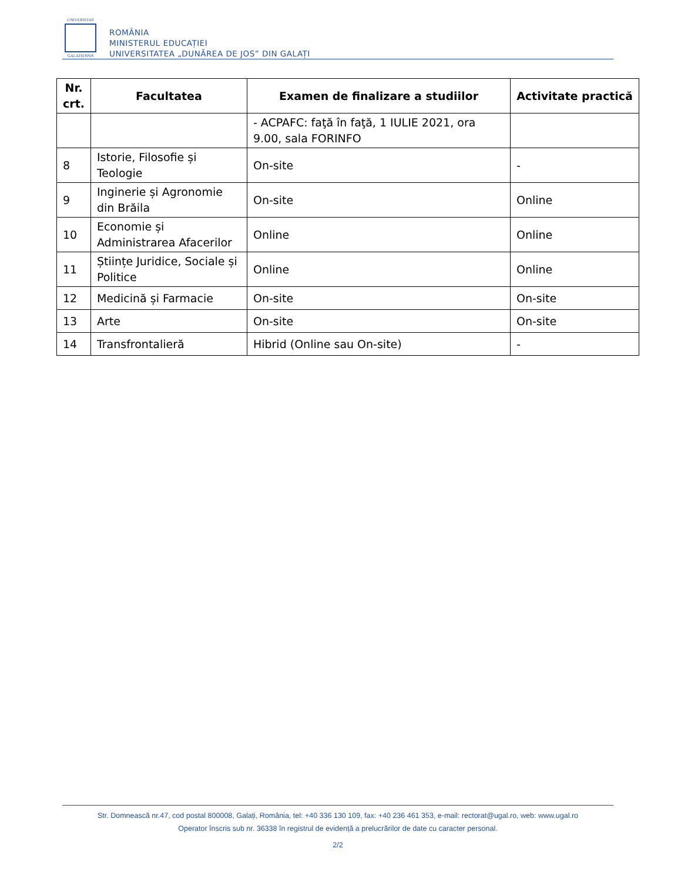UNIVERSITAS
GALATIENSIS
ROMÂNIA
MINISTERUL EDUCAȚIEI
UNIVERSITATEA „DUNĂREA DE JOS” DIN GALAȚI
| Nr. crt. | Facultatea | Examen de finalizare a studiilor | Activitate practică |
| --- | --- | --- | --- |
| | | - ACPAFC: faţă în faţă, 1 IULIE 2021, ora 9.00, sala FORINFO | |
| 8 | Istorie, Filosofie și Teologie | On-site | - |
| 9 | Inginerie și Agronomie din Brăila | On-site | Online |
| 10 | Economie și Administrarea Afacerilor | Online | Online |
| 11 | Științe Juridice, Sociale și Politice | Online | Online |
| 12 | Medicină și Farmacie | On-site | On-site |
| 13 | Arte | On-site | On-site |
| 14 | Transfrontalieră | Hibrid (Online sau On-site) | - |
Str. Domnească nr.47, cod postal 800008, Galați, România, tel: +40 336 130 109, fax: +40 236 461 353, e-mail: rectorat@ugal.ro, web: www.ugal.ro
Operator înscris sub nr. 36338 în registrul de evidență a prelucrărilor de date cu caracter personal.
2/2